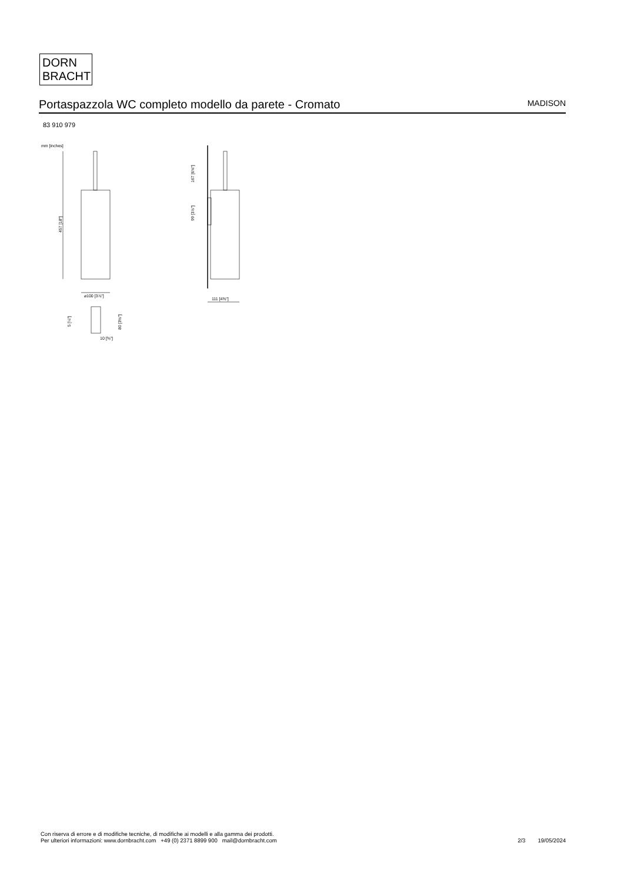DORN
BRACHT
Portaspazzola WC completo modello da parete - Cromato
MADISON
83 910 979
mm [inches]
457 [18"]
⌀100 [3⅞"]
5 [¼"]
80 [3⅛"]
10 [⅜"]
167 [6⅝"]
99 [3⅞"]
111 [4⅜"]
Con riserva di errore e di modifiche tecniche, di modifiche ai modelli e alla gamma dei prodotti.
Per ulteriori informazioni: www.dornbracht.com +49 (0) 2371 8899 900 mail@dornbracht.com
2/3 19/05/2024